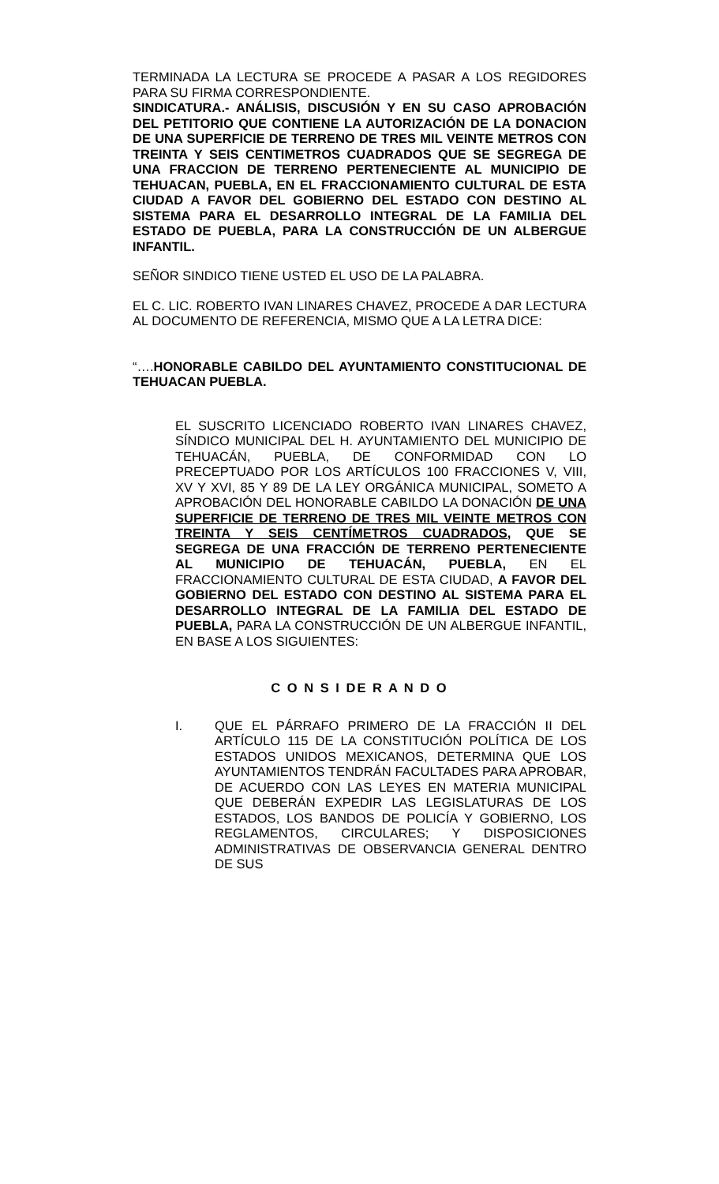TERMINADA LA LECTURA SE PROCEDE A PASAR A LOS REGIDORES PARA SU FIRMA CORRESPONDIENTE.
SINDICATURA.- ANÁLISIS, DISCUSIÓN Y EN SU CASO APROBACIÓN DEL PETITORIO QUE CONTIENE LA AUTORIZACIÓN DE LA DONACION DE UNA SUPERFICIE DE TERRENO DE TRES MIL VEINTE METROS CON TREINTA Y SEIS CENTIMETROS CUADRADOS QUE SE SEGREGA DE UNA FRACCION DE TERRENO PERTENECIENTE AL MUNICIPIO DE TEHUACAN, PUEBLA, EN EL FRACCIONAMIENTO CULTURAL DE ESTA CIUDAD A FAVOR DEL GOBIERNO DEL ESTADO CON DESTINO AL SISTEMA PARA EL DESARROLLO INTEGRAL DE LA FAMILIA DEL ESTADO DE PUEBLA, PARA LA CONSTRUCCIÓN DE UN ALBERGUE INFANTIL.
SEÑOR SINDICO TIENE USTED EL USO DE LA PALABRA.
EL C. LIC. ROBERTO IVAN LINARES CHAVEZ, PROCEDE A DAR LECTURA AL DOCUMENTO DE REFERENCIA, MISMO QUE A LA LETRA DICE:
“….HONORABLE CABILDO DEL AYUNTAMIENTO CONSTITUCIONAL DE TEHUACAN PUEBLA.
EL SUSCRITO LICENCIADO ROBERTO IVAN LINARES CHAVEZ, SÍNDICO MUNICIPAL DEL H. AYUNTAMIENTO DEL MUNICIPIO DE TEHUACÁN, PUEBLA, DE CONFORMIDAD CON LO PRECEPTUADO POR LOS ARTÍCULOS 100 FRACCIONES V, VIII, XV Y XVI, 85 Y 89 DE LA LEY ORGÁNICA MUNICIPAL, SOMETO A APROBACIÓN DEL HONORABLE CABILDO LA DONACIÓN DE UNA SUPERFICIE DE TERRENO DE TRES MIL VEINTE METROS CON TREINTA Y SEIS CENTÍMETROS CUADRADOS, QUE SE SEGREGA DE UNA FRACCIÓN DE TERRENO PERTENECIENTE AL MUNICIPIO DE TEHUACÁN, PUEBLA, EN EL FRACCIONAMIENTO CULTURAL DE ESTA CIUDAD, A FAVOR DEL GOBIERNO DEL ESTADO CON DESTINO AL SISTEMA PARA EL DESARROLLO INTEGRAL DE LA FAMILIA DEL ESTADO DE PUEBLA, PARA LA CONSTRUCCIÓN DE UN ALBERGUE INFANTIL, EN BASE A LOS SIGUIENTES:
C O N S I DE R A N D O
I. QUE EL PÁRRAFO PRIMERO DE LA FRACCIÓN II DEL ARTÍCULO 115 DE LA CONSTITUCIÓN POLÍTICA DE LOS ESTADOS UNIDOS MEXICANOS, DETERMINA QUE LOS AYUNTAMIENTOS TENDRÁN FACULTADES PARA APROBAR, DE ACUERDO CON LAS LEYES EN MATERIA MUNICIPAL QUE DEBERÁN EXPEDIR LAS LEGISLATURAS DE LOS ESTADOS, LOS BANDOS DE POLICÍA Y GOBIERNO, LOS REGLAMENTOS, CIRCULARES; Y DISPOSICIONES ADMINISTRATIVAS DE OBSERVANCIA GENERAL DENTRO DE SUS